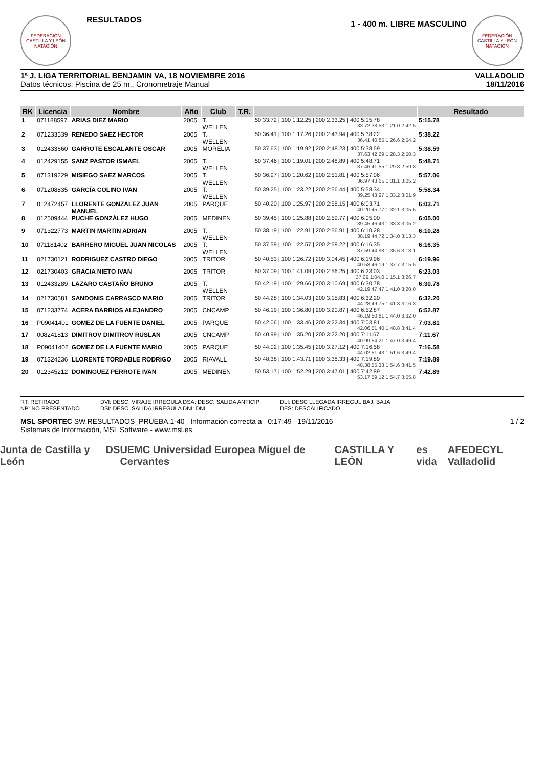FEDERACIÓN CASTILLA Y LEÓN NATACIÓN
RESULTADOS
1 - 400 m. LIBRE MASCULINO
FEDERACIÓN CASTILLA Y LEÓN NATACIÓN
1ª J. LIGA TERRITORIAL BENJAMIN VA, 18 NOVIEMBRE 2016
Datos técnicos: Piscina de 25 m., Cronometraje Manual
VALLADOLID
18/11/2016
| RK | Licencia | Nombre | Año | Club | T.R. | | Resultado |
| --- | --- | --- | --- | --- | --- | --- | --- |
| 1 | 071188597 | ARIAS DIEZ MARIO | 2005 | T. WELLEN | | 50 33.72 / 100 1:12.25 / 200 2:33.25 / 400 5:15.78 33.72 38.53 1:21.0 2:42.5 | 5:15.78 |
| 2 | 071233539 | RENEDO SAEZ HECTOR | 2005 | T. WELLEN | | 50 36.41 / 100 1:17.26 / 200 2:43.94 / 400 5:38.22 36.41 40.85 1:26.6 2:54.2 | 5:38.22 |
| 3 | 012433660 | GARROTE ESCALANTE OSCAR | 2005 | MORELIA | | 50 37.63 / 100 1:19.92 / 200 2:48.23 / 400 5:38.59 37.63 42.29 1:28.3 2:50.3 | 5:38.59 |
| 4 | 012429155 | SANZ PASTOR ISMAEL | 2005 | T. WELLEN | | 50 37.46 / 100 1:19.01 / 200 2:48.89 / 400 5:48.71 37.46 41.55 1:29.8 2:59.8 | 5:48.71 |
| 5 | 071319229 | MISIEGO SAEZ MARCOS | 2005 | T. WELLEN | | 50 36.97 / 100 1:20.62 / 200 2:51.81 / 400 5:57.06 36.97 43.65 1:31.1 3:05.2 | 5:57.06 |
| 6 | 071208835 | GARCÍA COLINO IVAN | 2005 | T. WELLEN | | 50 39.25 / 100 1:23.22 / 200 2:56.44 / 400 5:58.34 39.25 43.97 1:33.2 3:01.9 | 5:58.34 |
| 7 | 012472457 | LLORENTE GONZALEZ JUAN MANUEL | 2005 | PARQUE | | 50 40.20 / 100 1:25.97 / 200 2:58.15 / 400 6:03.71 40.20 45.77 1:32.1 3:05.5 | 6:03.71 |
| 8 | 012509444 | PUCHE GONZÁLEZ HUGO | 2005 | MEDINEN | | 50 39.45 / 100 1:25.88 / 200 2:59.77 / 400 6:05.00 39.45 46.43 1:33.8 3:05.2 | 6:05.00 |
| 9 | 071322773 | MARTIN MARTIN ADRIAN | 2005 | T. WELLEN | | 50 38.19 / 100 1:22.91 / 200 2:56.91 / 400 6:10.28 38.19 44.72 1:34.0 3:13.3 | 6:10.28 |
| 10 | 071181402 | BARRERO MIGUEL JUAN NICOLAS | 2005 | T. WELLEN | | 50 37.59 / 100 1:22.57 / 200 2:58.22 / 400 6:16.35 37.59 44.98 1:35.6 3:18.1 | 6:16.35 |
| 11 | 021730121 | RODRIGUEZ CASTRO DIEGO | 2005 | TRITOR | | 50 40.53 / 100 1:26.72 / 200 3:04.45 / 400 6:19.96 40.53 46.19 1:37.7 3:15.5 | 6:19.96 |
| 12 | 021730403 | GRACIA NIETO IVAN | 2005 | TRITOR | | 50 37.09 / 100 1:41.09 / 200 2:56.25 / 400 6:23.03 37.09 1:04.0 1:15.1 3:26.7 | 6:23.03 |
| 13 | 012433289 | LAZARO CASTAÑO BRUNO | 2005 | T. WELLEN | | 50 42.19 / 100 1:29.66 / 200 3:10.69 / 400 6:30.78 42.19 47.47 1:41.0 3:20.0 | 6:30.78 |
| 14 | 021730581 | SANDONIS CARRASCO MARIO | 2005 | TRITOR | | 50 44.28 / 100 1:34.03 / 200 3:15.83 / 400 6:32.20 44.28 49.75 1:41.8 3:16.3 | 6:32.20 |
| 15 | 071233774 | ACERA BARRIOS ALEJANDRO | 2005 | CNCAMP | | 50 46.19 / 100 1:36.80 / 200 3:20.87 / 400 6:52.87 46.19 50.61 1:44.0 3:32.0 | 6:52.87 |
| 16 | P09041401 | GOMEZ DE LA FUENTE DANIEL | 2005 | PARQUE | | 50 42.06 / 100 1:33.46 / 200 3:22.34 / 400 7:03.81 42.06 51.40 1:48.8 3:41.4 | 7:03.81 |
| 17 | 008241813 | DIMITROV DIMITROV RUSLAN | 2005 | CNCAMP | | 50 40.99 / 100 1:35.20 / 200 3:22.20 / 400 7:11.67 40.99 54.21 1:47.0 3:49.4 | 7:11.67 |
| 18 | P09041402 | GOMEZ DE LA FUENTE MARIO | 2005 | PARQUE | | 50 44.02 / 100 1:35.45 / 200 3:27.12 / 400 7:16.58 44.02 51.43 1:51.6 3:49.4 | 7:16.58 |
| 19 | 071324236 | LLORENTE TORDABLE RODRIGO | 2005 | RIAVALL | | 50 48.38 / 100 1:43.71 / 200 3:38.33 / 400 7:19.89 48.38 55.33 1:54.6 3:41.5 | 7:19.89 |
| 20 | 012345212 | DOMINGUEZ PERROTE IVAN | 2005 | MEDINEN | | 50 53.17 / 100 1:52.29 / 200 3:47.01 / 400 7:42.89 53.17 59.12 1:54.7 3:55.8 | 7:42.89 |
RT: RETIRADO
NP: NO PRESENTADO
DVI: DESC. VIRAJE IRREGULA DSA: DESC. SALIDA ANTICIP
DSI: DESC. SALIDA IRREGULA DNI: DNI
DLI: DESC LLEGADA IRREGUL BAJ: BAJA
DES: DESCALIFICADO
MSL SPORTEC SW.RESULTADOS_PRUEBA.1-40 Información correcta a 0:17:49 19/11/2016
Sistemas de Información, MSL Software - www.msl.es
1 / 2
Junta de Castilla y León DS UEMC Universidad Europea Miguel de Cervantes CASTILLA Y LEÓN es vida AFEDECYL Valladolid